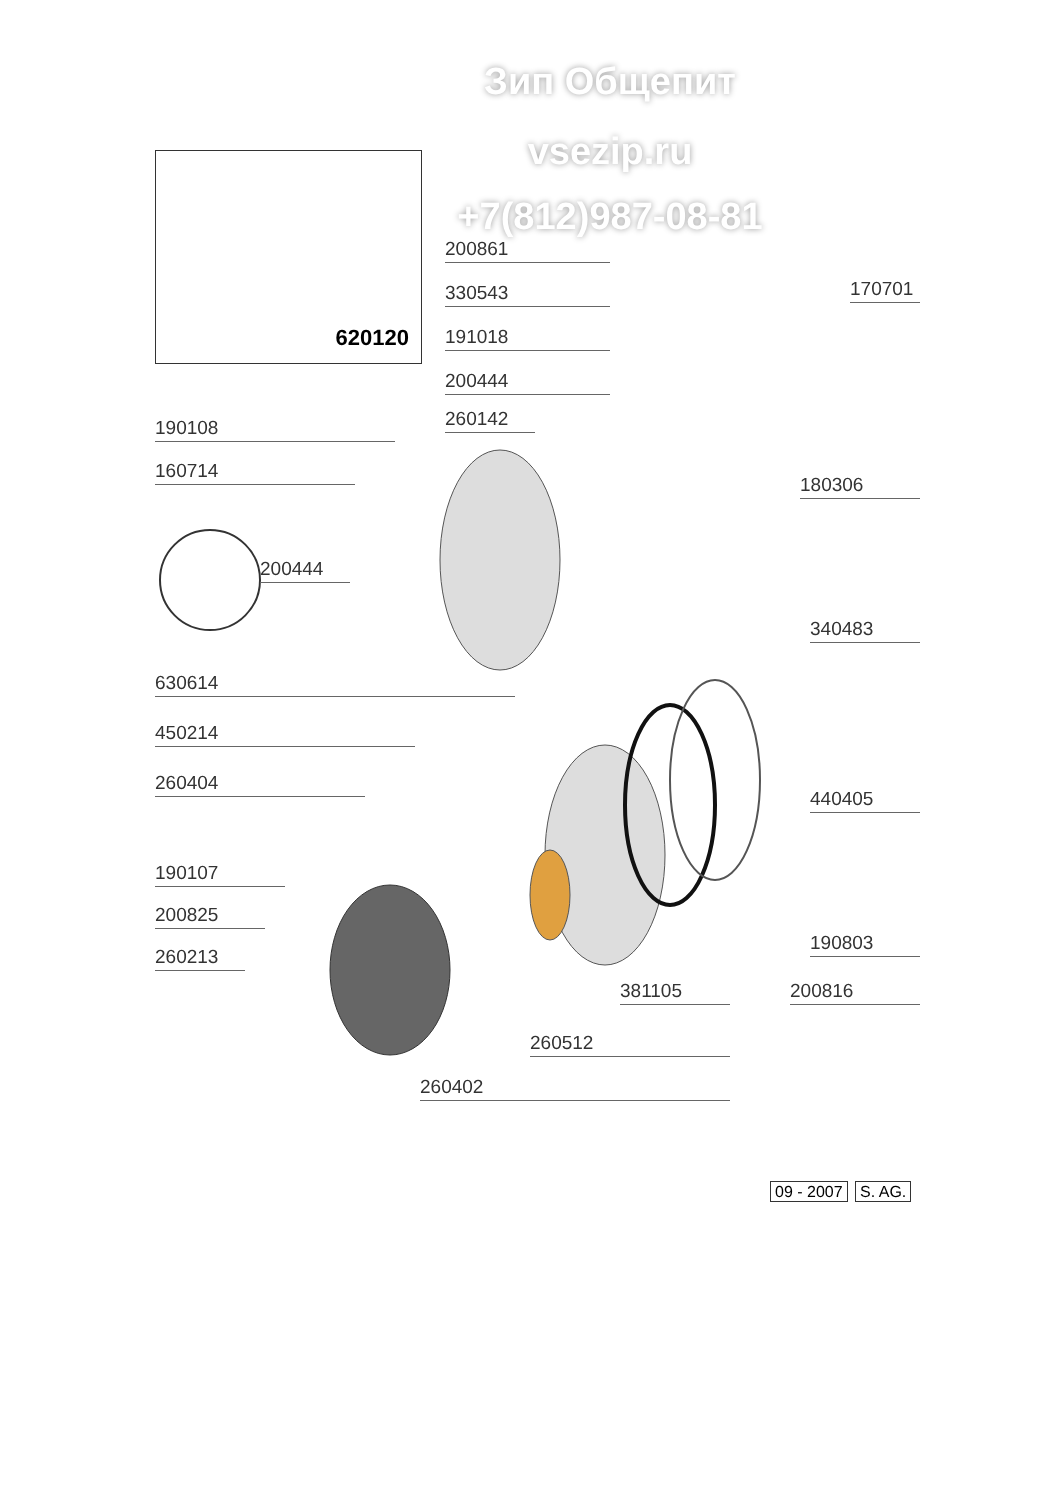Зип Общепит
vsezip.ru
+7(812)987-08-81
620120
200861
330543 170701
191018
200444
260142
190108
160714
180306
200444
340483
630614
450214
260404
440405
190107
200825
190803
260213
381105 200816
260512
260402
09 - 2007 S. AG.